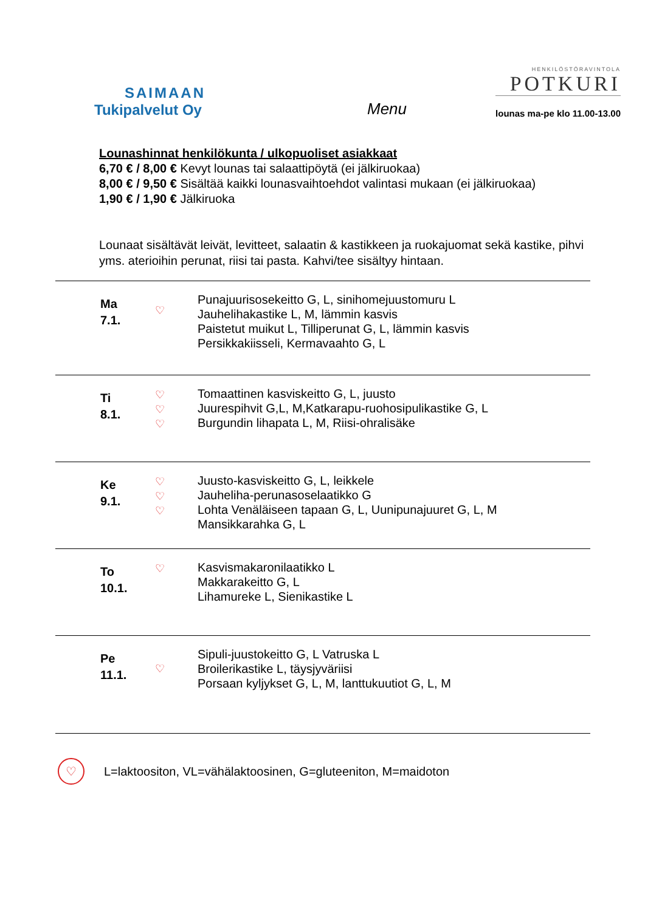SAIMAAN
Tukipalvelut Oy
Menu
HENKILÖSTÖRAVINTOLA
POTKURI
lounas ma-pe klo 11.00-13.00
Lounashinnat henkilökunta / ulkopuoliset asiakkaat
6,70 € / 8,00 € Kevyt lounas tai salaattipöytä (ei jälkiruokaa)
8,00 € / 9,50 € Sisältää kaikki lounasvaihtoehdot valintasi mukaan (ei jälkiruokaa)
1,90 € / 1,90 € Jälkiruoka
Lounaat sisältävät leivät, levitteet, salaatin & kastikkeen ja ruokajuomat sekä kastike, pihvi yms. aterioihin perunat, riisi tai pasta. Kahvi/tee sisältyy hintaan.
| Ma 7.1. | ♡ | Punajuurisosekeitto G, L, sinihomejuustomuru L Jauhelihakastike L, M, lämmin kasvis Paistetut muikut L, Tilliperunat G, L, lämmin kasvis Persikkakiisseli, Kermavaahto G, L |
| Ti 8.1. | ♡ ♡ ♡ | Tomaattinen kasviskeitto G, L, juusto Juurespihvit G,L, M,Katkarapu-ruohosipulikastike G, L Burgundin lihapata L, M, Riisi-ohralisäke |
| Ke 9.1. | ♡ ♡ ♡ | Juusto-kasviskeitto G, L, leikkele Jauheliha-perunasoselaatikko G Lohta Venäläiseen tapaan G, L, Uunipunajuuret G, L, M Mansikkarahka G, L |
| To 10.1. | ♡ | Kasvismakaronilaatikko L Makkarakeitto G, L Lihamureke L, Sienikastike L |
| Pe 11.1. | ♡ | Sipuli-juustokeitto G, L Vatruska L Broilerikastike L, täysjyväriisi Porsaan kyljykset G, L, M, lanttukuutiot G, L, M |
♡
L=laktoositon, VL=vähälaktoosinen, G=gluteeniton, M=maidoton